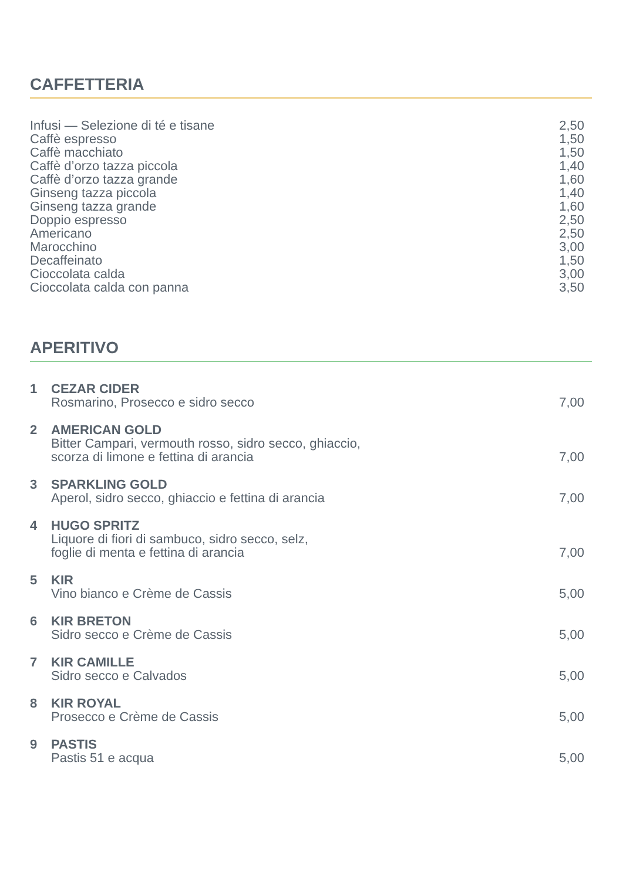CAFFETTERIA
| Infusi — Selezione di té e tisane | 2,50 |
| Caffè espresso | 1,50 |
| Caffè macchiato | 1,50 |
| Caffè d’orzo tazza piccola | 1,40 |
| Caffè d’orzo tazza grande | 1,60 |
| Ginseng tazza piccola | 1,40 |
| Ginseng tazza grande | 1,60 |
| Doppio espresso | 2,50 |
| Americano | 2,50 |
| Marocchino | 3,00 |
| Decaffeinato | 1,50 |
| Cioccolata calda | 3,00 |
| Cioccolata calda con panna | 3,50 |
APERITIVO
| 1 | CEZAR CIDER Rosmarino, Prosecco e sidro secco | 7,00 |
| 2 | AMERICAN GOLD Bitter Campari, vermouth rosso, sidro secco, ghiaccio, scorza di limone e fettina di arancia | 7,00 |
| 3 | SPARKLING GOLD Aperol, sidro secco, ghiaccio e fettina di arancia | 7,00 |
| 4 | HUGO SPRITZ Liquore di fiori di sambuco, sidro secco, selz, foglie di menta e fettina di arancia | 7,00 |
| 5 | KIR Vino bianco e Crème de Cassis | 5,00 |
| 6 | KIR BRETON Sidro secco e Crème de Cassis | 5,00 |
| 7 | KIR CAMILLE Sidro secco e Calvados | 5,00 |
| 8 | KIR ROYAL Prosecco e Crème de Cassis | 5,00 |
| 9 | PASTIS Pastis 51 e acqua | 5,00 |